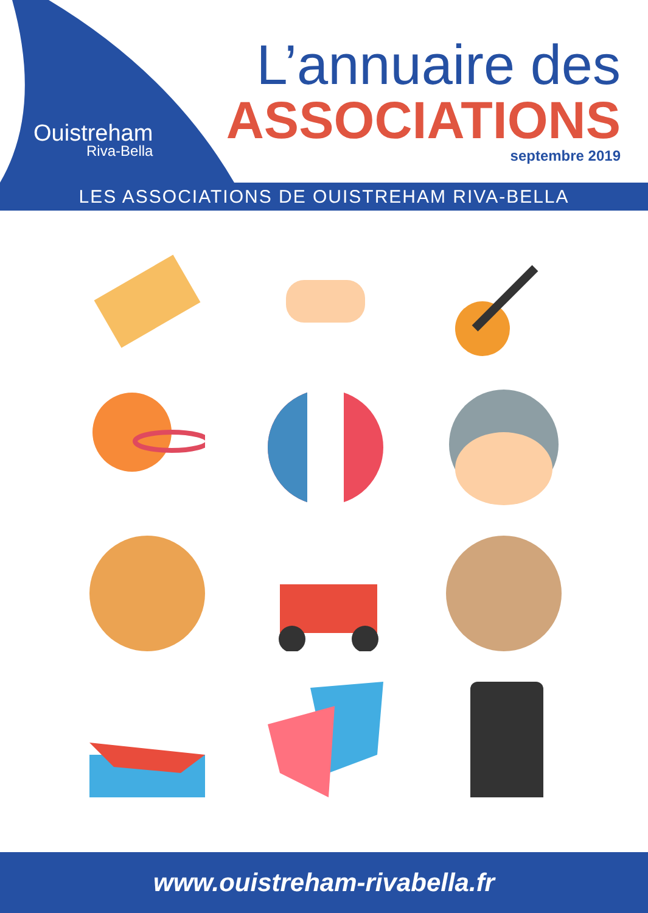Ouistreham
Riva-Bella
L’annuaire des
ASSOCIATIONS
septembre 2019
LES ASSOCIATIONS DE OUISTREHAM RIVA-BELLA
www.ouistreham-rivabella.fr